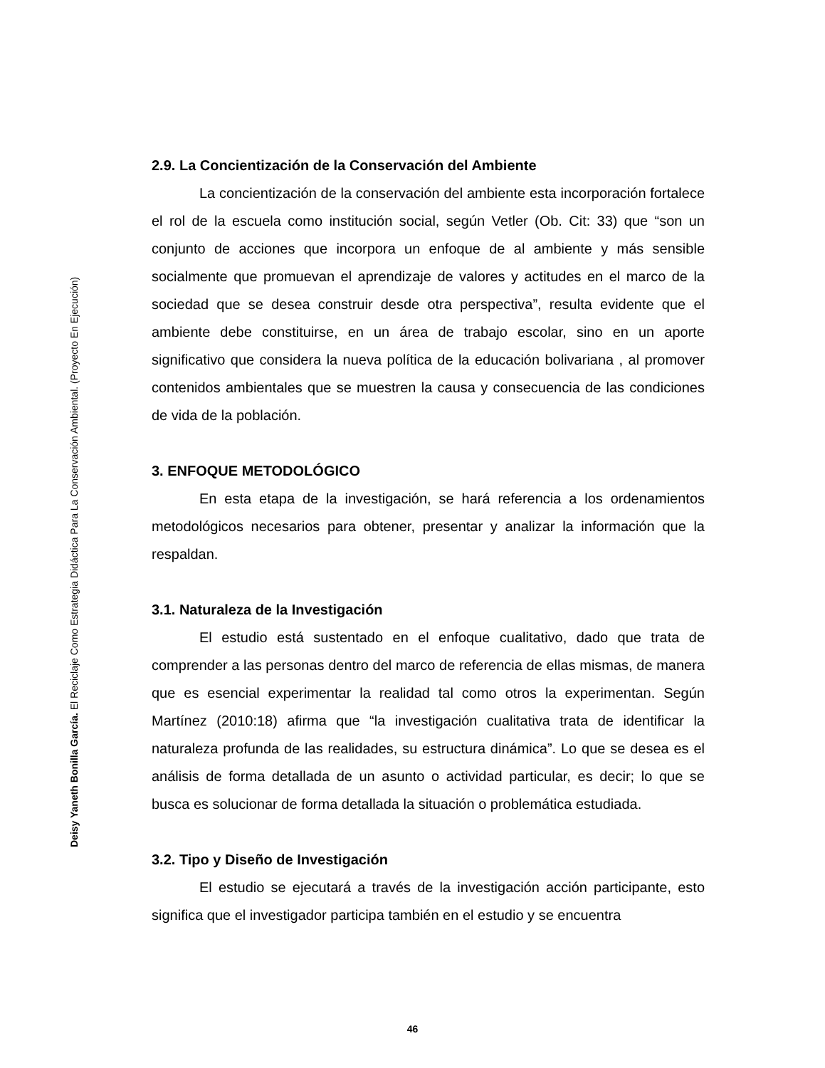Deisy Yaneth Bonilla García. El Reciclaje Como Estrategia Didáctica Para La Conservación Ambiental. (Proyecto En Ejecución)
2.9. La Concientización de la Conservación del Ambiente
La concientización de la conservación del ambiente esta incorporación fortalece el rol de la escuela como institución social, según Vetler (Ob. Cit: 33) que “son un conjunto de acciones que incorpora un enfoque de al ambiente y más sensible socialmente que promuevan el aprendizaje de valores y actitudes en el marco de la sociedad que se desea construir desde otra perspectiva”, resulta evidente que el ambiente debe constituirse, en un área de trabajo escolar, sino en un aporte significativo que considera la nueva política de la educación bolivariana , al promover contenidos ambientales que se muestren la causa y consecuencia de las condiciones de vida de la población.
3. ENFOQUE METODOLÓGICO
En esta etapa de la investigación, se hará referencia a los ordenamientos metodológicos necesarios para obtener, presentar y analizar la información que la respaldan.
3.1. Naturaleza de la Investigación
El estudio está sustentado en el enfoque cualitativo, dado que trata de comprender a las personas dentro del marco de referencia de ellas mismas, de manera que es esencial experimentar la realidad tal como otros la experimentan. Según Martínez (2010:18) afirma que “la investigación cualitativa trata de identificar la naturaleza profunda de las realidades, su estructura dinámica”. Lo que se desea es el análisis de forma detallada de un asunto o actividad particular, es decir; lo que se busca es solucionar de forma detallada la situación o problemática estudiada.
3.2. Tipo y Diseño de Investigación
El estudio se ejecutará a través de la investigación acción participante, esto significa que el investigador participa también en el estudio y se encuentra
46